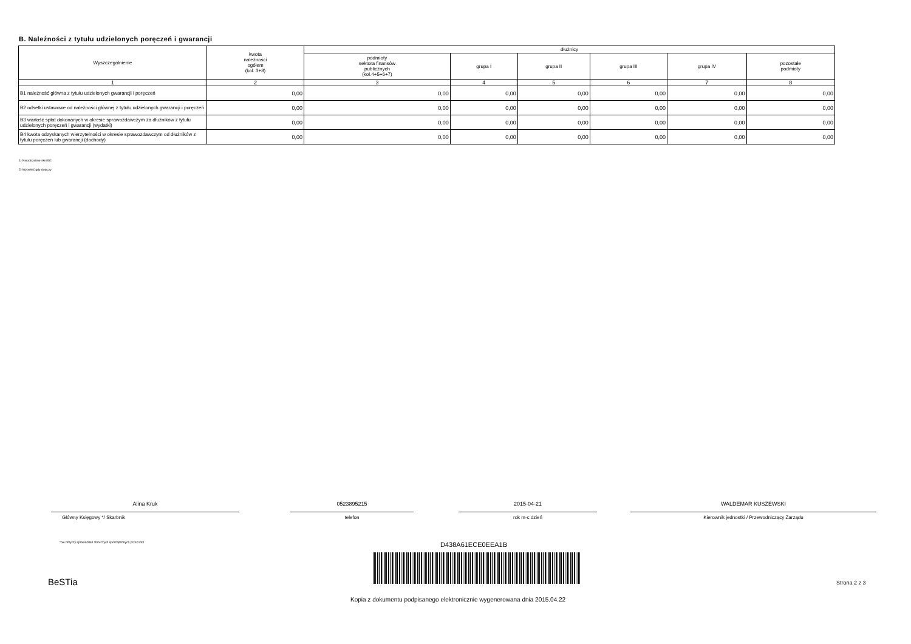B. Należności z tytułu udzielonych poręczeń i gwarancji
| Wyszczególnienie | kwota należności ogółem (kol. 3+8) | dłużnicy | | | | | |
| --- | --- | --- | --- | --- | --- | --- | --- |
| | | podmioty sektora finansów publicznych (kol.4+5+6+7) | grupa I | grupa II | grupa III | grupa IV | pozostałe podmioty |
| 1 | 2 | 3 | 4 | 5 | 6 | 7 | 8 |
| B1 należność główna z tytułu udzielonych gwarancji i poręczeń | 0,00 | 0,00 | 0,00 | 0,00 | 0,00 | 0,00 | 0,00 |
| B2 odsetki ustawowe od należności głównej z tytułu udzielonych gwarancji i poręczeń | 0,00 | 0,00 | 0,00 | 0,00 | 0,00 | 0,00 | 0,00 |
| B3 wartość spłat dokonanych w okresie sprawozdawczym za dłużników z tytułu udzielonych poręczeń i gwarancji (wydatki) | 0,00 | 0,00 | 0,00 | 0,00 | 0,00 | 0,00 | 0,00 |
| B4 kwota odzyskanych wierzytelności w okresie sprawozdawczym od dłużników z tytułu poręczeń lub gwarancji (dochody) | 0,00 | 0,00 | 0,00 | 0,00 | 0,00 | 0,00 | 0,00 |
1) Niepotrzebne skreślić
2) Wypełnić gdy dotyczy
Alina Kruk
Główny Księgowy */ Skarbnik
0523895215
telefon
2015-04-21
rok m-c dzień
WALDEMAR KUSZEWSKI
Kierownik jednostki / Przewodniczący Zarządu
*nie dotyczy sprawozdań zbiorczych sporządzonych przez RIO
D438A61ECE0EEA1B
BeSTia Strona 2 z 3
Kopia z dokumentu podpisanego elektronicznie wygenerowana dnia 2015.04.22